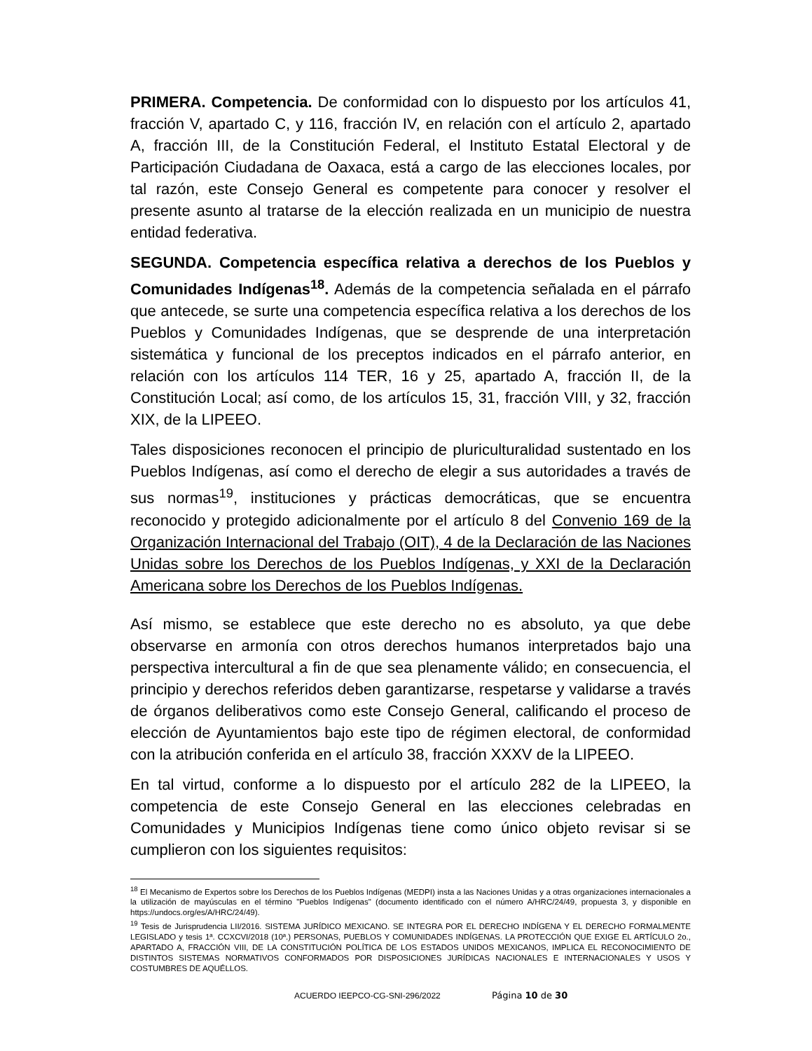PRIMERA. Competencia. De conformidad con lo dispuesto por los artículos 41, fracción V, apartado C, y 116, fracción IV, en relación con el artículo 2, apartado A, fracción III, de la Constitución Federal, el Instituto Estatal Electoral y de Participación Ciudadana de Oaxaca, está a cargo de las elecciones locales, por tal razón, este Consejo General es competente para conocer y resolver el presente asunto al tratarse de la elección realizada en un municipio de nuestra entidad federativa.
SEGUNDA. Competencia específica relativa a derechos de los Pueblos y Comunidades Indígenas<sup>18</sup>. Además de la competencia señalada en el párrafo que antecede, se surte una competencia específica relativa a los derechos de los Pueblos y Comunidades Indígenas, que se desprende de una interpretación sistemática y funcional de los preceptos indicados en el párrafo anterior, en relación con los artículos 114 TER, 16 y 25, apartado A, fracción II, de la Constitución Local; así como, de los artículos 15, 31, fracción VIII, y 32, fracción XIX, de la LIPEEO.
Tales disposiciones reconocen el principio de pluriculturalidad sustentado en los Pueblos Indígenas, así como el derecho de elegir a sus autoridades a través de sus normas<sup>19</sup>, instituciones y prácticas democráticas, que se encuentra reconocido y protegido adicionalmente por el artículo 8 del Convenio 169 de la Organización Internacional del Trabajo (OIT), 4 de la Declaración de las Naciones Unidas sobre los Derechos de los Pueblos Indígenas, y XXI de la Declaración Americana sobre los Derechos de los Pueblos Indígenas.
Así mismo, se establece que este derecho no es absoluto, ya que debe observarse en armonía con otros derechos humanos interpretados bajo una perspectiva intercultural a fin de que sea plenamente válido; en consecuencia, el principio y derechos referidos deben garantizarse, respetarse y validarse a través de órganos deliberativos como este Consejo General, calificando el proceso de elección de Ayuntamientos bajo este tipo de régimen electoral, de conformidad con la atribución conferida en el artículo 38, fracción XXXV de la LIPEEO.
En tal virtud, conforme a lo dispuesto por el artículo 282 de la LIPEEO, la competencia de este Consejo General en las elecciones celebradas en Comunidades y Municipios Indígenas tiene como único objeto revisar si se cumplieron con los siguientes requisitos:
<sup>18</sup> El Mecanismo de Expertos sobre los Derechos de los Pueblos Indígenas (MEDPI) insta a las Naciones Unidas y a otras organizaciones internacionales a la utilización de mayúsculas en el término "Pueblos Indígenas" (documento identificado con el número A/HRC/24/49, propuesta 3, y disponible en https://undocs.org/es/A/HRC/24/49).
<sup>19</sup> Tesis de Jurisprudencia LII/2016. SISTEMA JURÍDICO MEXICANO. SE INTEGRA POR EL DERECHO INDÍGENA Y EL DERECHO FORMALMENTE LEGISLADO y tesis 1ª. CCXCVI/2018 (10ª.) PERSONAS, PUEBLOS Y COMUNIDADES INDÍGENAS. LA PROTECCIÓN QUE EXIGE EL ARTÍCULO 2o., APARTADO A, FRACCIÓN VIII, DE LA CONSTITUCIÓN POLÍTICA DE LOS ESTADOS UNIDOS MEXICANOS, IMPLICA EL RECONOCIMIENTO DE DISTINTOS SISTEMAS NORMATIVOS CONFORMADOS POR DISPOSICIONES JURÍDICAS NACIONALES E INTERNACIONALES Y USOS Y COSTUMBRES DE AQUÉLLOS.
ACUERDO IEEPCO-CG-SNI-296/2022 Página 10 de 30